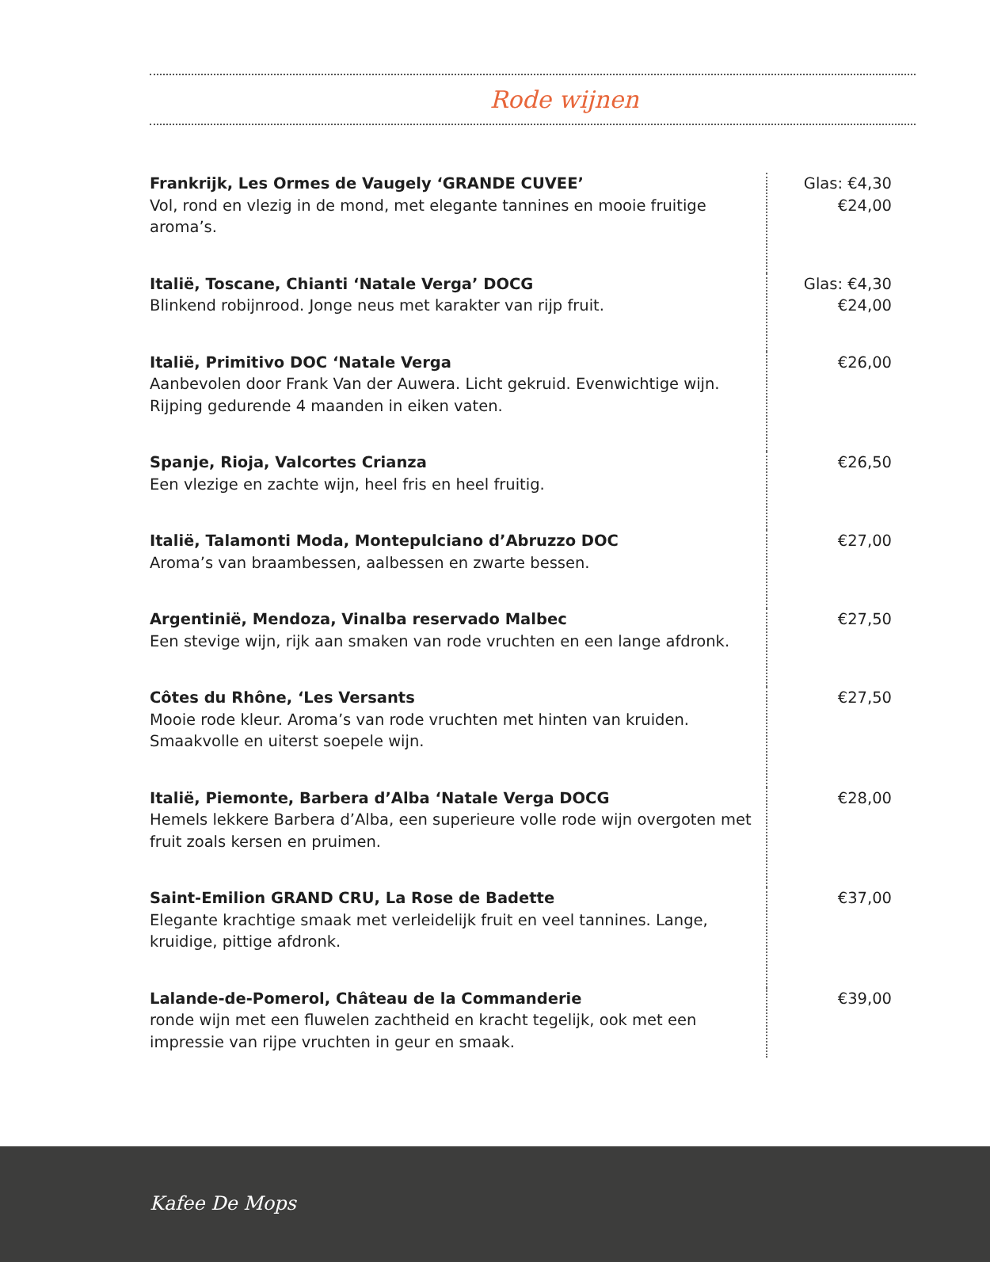Rode wijnen
| Frankrijk, Les Ormes de Vaugely ‘GRANDE CUVEE’ Vol, rond en vlezig in de mond, met elegante tannines en mooie fruitige aroma’s. | Glas: €4,30 €24,00 |
| Italië, Toscane, Chianti ‘Natale Verga’ DOCG Blinkend robijnrood. Jonge neus met karakter van rijp fruit. | Glas: €4,30 €24,00 |
| Italië, Primitivo DOC ‘Natale Verga Aanbevolen door Frank Van der Auwera. Licht gekruid. Evenwichtige wijn. Rijping gedurende 4 maanden in eiken vaten. | €26,00 |
| Spanje, Rioja, Valcortes Crianza Een vlezige en zachte wijn, heel fris en heel fruitig. | €26,50 |
| Italië, Talamonti Moda, Montepulciano d’Abruzzo DOC Aroma’s van braambessen, aalbessen en zwarte bessen. | €27,00 |
| Argentinië, Mendoza, Vinalba reservado Malbec Een stevige wijn, rijk aan smaken van rode vruchten en een lange afdronk. | €27,50 |
| Côtes du Rhône, ‘Les Versants Mooie rode kleur. Aroma’s van rode vruchten met hinten van kruiden. Smaakvolle en uiterst soepele wijn. | €27,50 |
| Italië, Piemonte, Barbera d’Alba ‘Natale Verga DOCG Hemels lekkere Barbera d’Alba, een superieure volle rode wijn overgoten met fruit zoals kersen en pruimen. | €28,00 |
| Saint-Emilion GRAND CRU, La Rose de Badette Elegante krachtige smaak met verleidelijk fruit en veel tannines. Lange, kruidige, pittige afdronk. | €37,00 |
| Lalande-de-Pomerol, Château de la Commanderie ronde wijn met een fluwelen zachtheid en kracht tegelijk, ook met een impressie van rijpe vruchten in geur en smaak. | €39,00 |
Kafee De Mops